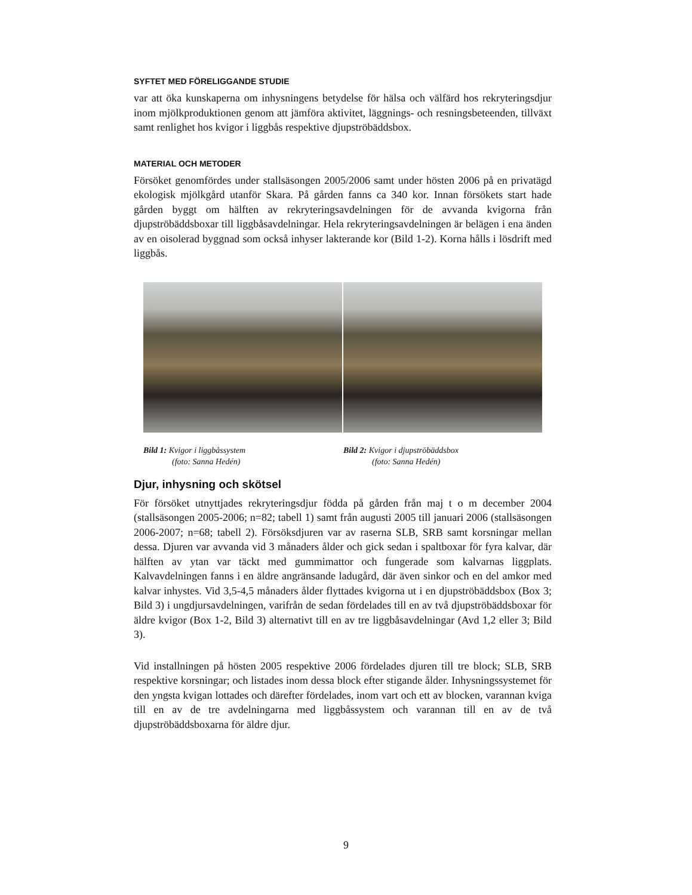SYFTET MED FÖRELIGGANDE STUDIE
var att öka kunskaperna om inhysningens betydelse för hälsa och välfärd hos rekryteringsdjur inom mjölkproduktionen genom att jämföra aktivitet, läggnings- och resningsbeteenden, tillväxt samt renlighet hos kvigor i liggbås respektive djupströbäddsbox.
MATERIAL OCH METODER
Försöket genomfördes under stallsäsongen 2005/2006 samt under hösten 2006 på en privatägd ekologisk mjölkgård utanför Skara. På gården fanns ca 340 kor. Innan försökets start hade gården byggt om hälften av rekryteringsavdelningen för de avvanda kvigorna från djupströbäddsboxar till liggbåsavdelningar. Hela rekryteringsavdelningen är belägen i ena änden av en oisolerad byggnad som också inhyser lakterande kor (Bild 1-2). Korna hålls i lösdrift med liggbås.
Bild 1: Kvigor i liggbåssystem
(foto: Sanna Hedén)
Bild 2: Kvigor i djupströbäddsbox
(foto: Sanna Hedén)
Djur, inhysning och skötsel
För försöket utnyttjades rekryteringsdjur födda på gården från maj t o m december 2004 (stallsäsongen 2005-2006; n=82; tabell 1) samt från augusti 2005 till januari 2006 (stallsäsongen 2006-2007; n=68; tabell 2). Försöksdjuren var av raserna SLB, SRB samt korsningar mellan dessa. Djuren var avvanda vid 3 månaders ålder och gick sedan i spaltboxar för fyra kalvar, där hälften av ytan var täckt med gummimattor och fungerade som kalvarnas liggplats. Kalvavdelningen fanns i en äldre angränsande ladugård, där även sinkor och en del amkor med kalvar inhystes. Vid 3,5-4,5 månaders ålder flyttades kvigorna ut i en djupströbäddsbox (Box 3; Bild 3) i ungdjursavdelningen, varifrån de sedan fördelades till en av två djupströbäddsboxar för äldre kvigor (Box 1-2, Bild 3) alternativt till en av tre liggbåsavdelningar (Avd 1,2 eller 3; Bild 3).
Vid installningen på hösten 2005 respektive 2006 fördelades djuren till tre block; SLB, SRB respektive korsningar; och listades inom dessa block efter stigande ålder. Inhysningssystemet för den yngsta kvigan lottades och därefter fördelades, inom vart och ett av blocken, varannan kviga till en av de tre avdelningarna med liggbåssystem och varannan till en av de två djupströbäddsboxarna för äldre djur.
9